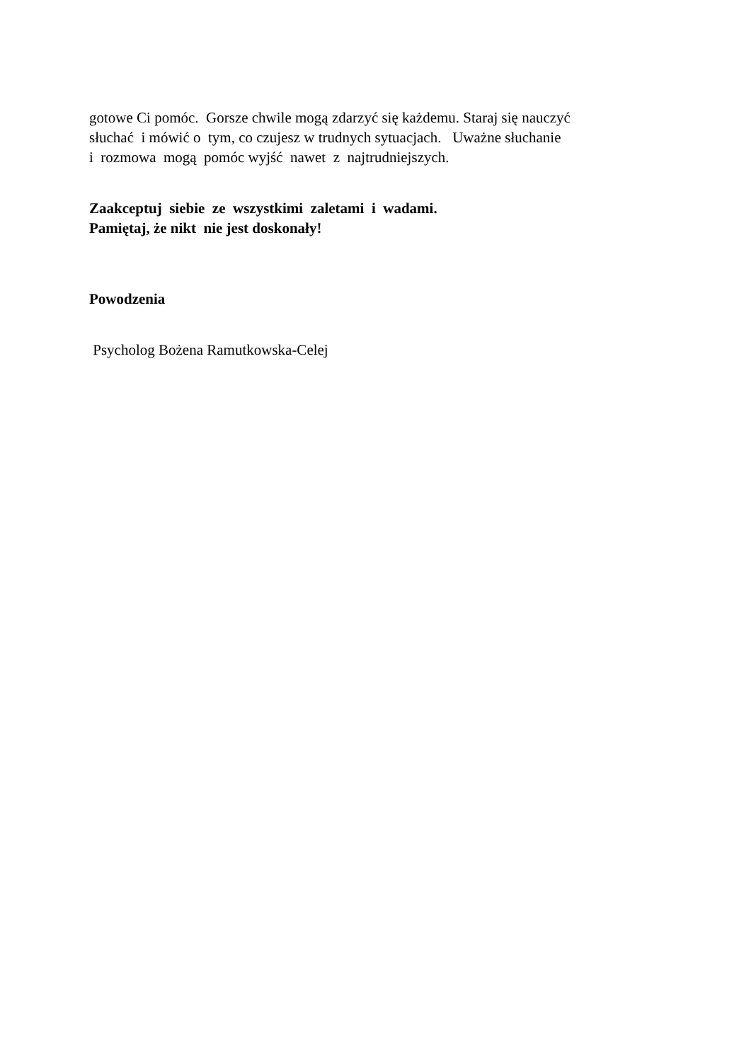gotowe Ci pomóc. Gorsze chwile mogą zdarzyć się każdemu. Staraj się nauczyć słuchać i mówić o tym, co czujesz w trudnych sytuacjach. Uważne słuchanie i rozmowa mogą pomóc wyjść nawet z najtrudniejszych.
Zaakceptuj siebie ze wszystkimi zaletami i wadami. Pamiętaj, że nikt nie jest doskonały!
Powodzenia
Psycholog Bożena Ramutkowska-Celej